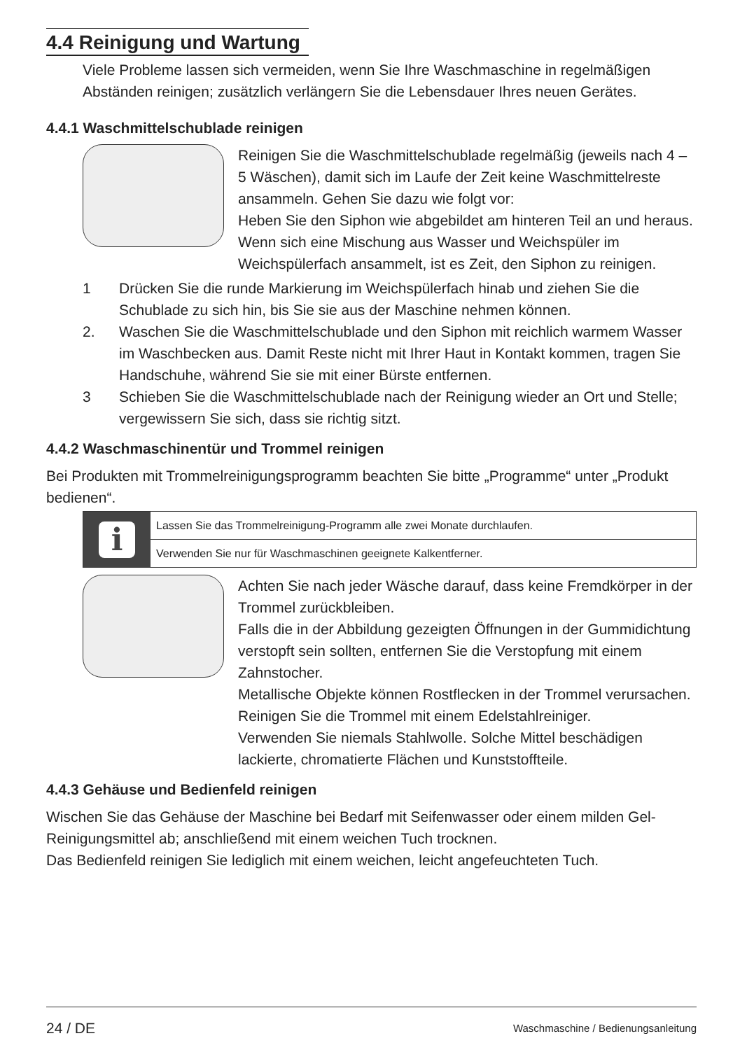4.4 Reinigung und Wartung
Viele Probleme lassen sich vermeiden, wenn Sie Ihre Waschmaschine in regelmäßigen Abständen reinigen; zusätzlich verlängern Sie die Lebensdauer Ihres neuen Gerätes.
4.4.1 Waschmittelschublade reinigen
Reinigen Sie die Waschmittelschublade regelmäßig (jeweils nach 4 – 5 Wäschen), damit sich im Laufe der Zeit keine Waschmittelreste ansammeln. Gehen Sie dazu wie folgt vor:
Heben Sie den Siphon wie abgebildet am hinteren Teil an und heraus.
Wenn sich eine Mischung aus Wasser und Weichspüler im Weichspülerfach ansammelt, ist es Zeit, den Siphon zu reinigen.
1 Drücken Sie die runde Markierung im Weichspülerfach hinab und ziehen Sie die Schublade zu sich hin, bis Sie sie aus der Maschine nehmen können.
2. Waschen Sie die Waschmittelschublade und den Siphon mit reichlich warmem Wasser im Waschbecken aus. Damit Reste nicht mit Ihrer Haut in Kontakt kommen, tragen Sie Handschuhe, während Sie sie mit einer Bürste entfernen.
3 Schieben Sie die Waschmittelschublade nach der Reinigung wieder an Ort und Stelle; vergewissern Sie sich, dass sie richtig sitzt.
4.4.2 Waschmaschinentür und Trommel reinigen
Bei Produkten mit Trommelreinigungsprogramm beachten Sie bitte „Programme“ unter „Produkt bedienen“.
i
Lassen Sie das Trommelreinigung-Programm alle zwei Monate durchlaufen.
Verwenden Sie nur für Waschmaschinen geeignete Kalkentferner.
Achten Sie nach jeder Wäsche darauf, dass keine Fremdkörper in der Trommel zurückbleiben.
Falls die in der Abbildung gezeigten Öffnungen in der Gummidichtung verstopft sein sollten, entfernen Sie die Verstopfung mit einem Zahnstocher.
Metallische Objekte können Rostflecken in der Trommel verursachen. Reinigen Sie die Trommel mit einem Edelstahlreiniger.
Verwenden Sie niemals Stahlwolle. Solche Mittel beschädigen lackierte, chromatierte Flächen und Kunststoffteile.
4.4.3 Gehäuse und Bedienfeld reinigen
Wischen Sie das Gehäuse der Maschine bei Bedarf mit Seifenwasser oder einem milden Gel-Reinigungsmittel ab; anschließend mit einem weichen Tuch trocknen.
Das Bedienfeld reinigen Sie lediglich mit einem weichen, leicht angefeuchteten Tuch.
24 / DE Waschmaschine / Bedienungsanleitung